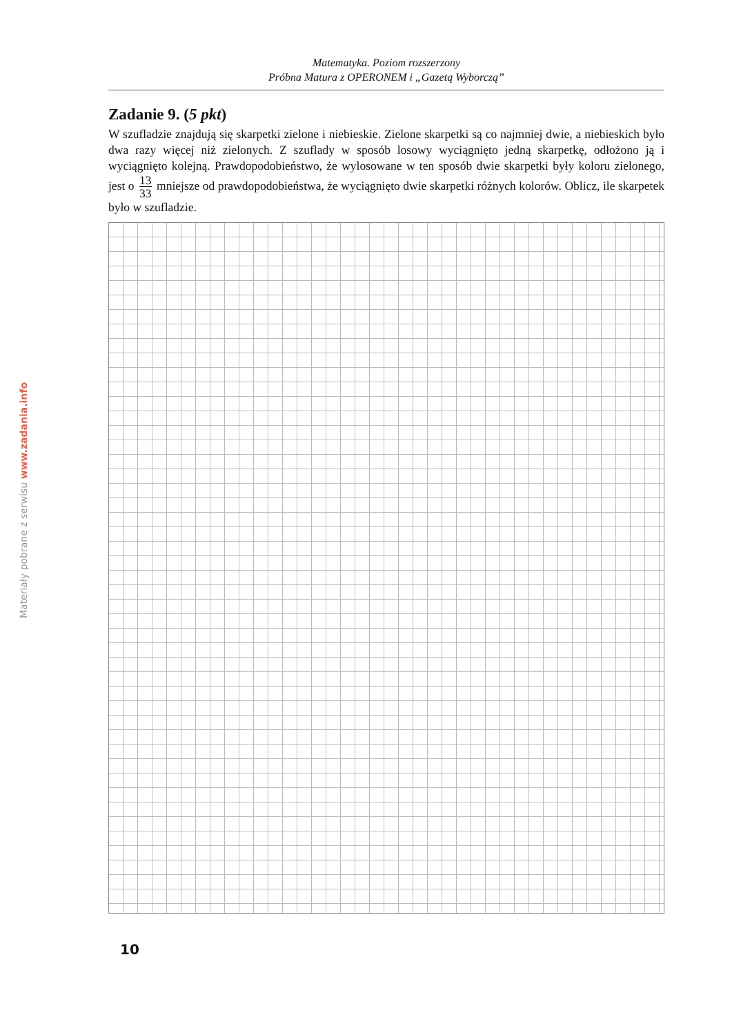Materiały pobrane z serwisu www.zadania.info
Matematyka. Poziom rozszerzony
Próbna Matura z OPERONEM i „Gazetą Wyborczą”
Zadanie 9. (5 pkt)
W szufladzie znajdują się skarpetki zielone i niebieskie. Zielone skarpetki są co najmniej dwie, a niebieskich było dwa razy więcej niż zielonych. Z szuflady w sposób losowy wyciągnięto jedną skarpetkę, odłożono ją i wyciągnięto kolejną. Prawdopodobieństwo, że wylosowane w ten sposób dwie skarpetki były koloru zielonego, jest o 13 33 mniejsze od prawdopodobieństwa, że wyciągnięto dwie skarpetki różnych kolorów. Oblicz, ile skarpetek było w szufladzie.
10